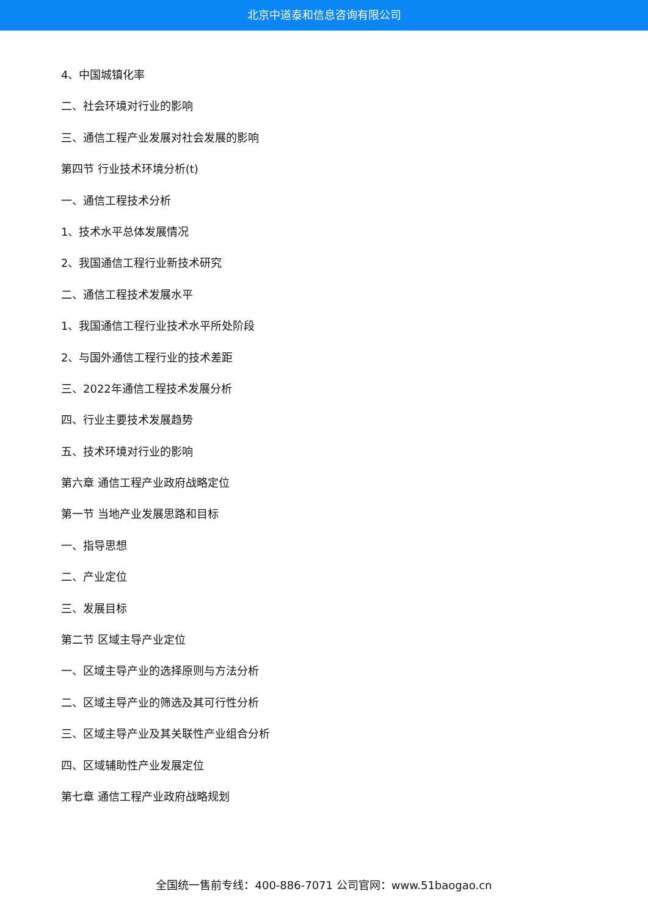北京中道泰和信息咨询有限公司
4、中国城镇化率
二、社会环境对行业的影响
三、通信工程产业发展对社会发展的影响
第四节 行业技术环境分析(t)
一、通信工程技术分析
1、技术水平总体发展情况
2、我国通信工程行业新技术研究
二、通信工程技术发展水平
1、我国通信工程行业技术水平所处阶段
2、与国外通信工程行业的技术差距
三、2022年通信工程技术发展分析
四、行业主要技术发展趋势
五、技术环境对行业的影响
第六章 通信工程产业政府战略定位
第一节 当地产业发展思路和目标
一、指导思想
二、产业定位
三、发展目标
第二节 区域主导产业定位
一、区域主导产业的选择原则与方法分析
二、区域主导产业的筛选及其可行性分析
三、区域主导产业及其关联性产业组合分析
四、区域辅助性产业发展定位
第七章 通信工程产业政府战略规划
全国统一售前专线：400-886-7071 公司官网：www.51baogao.cn